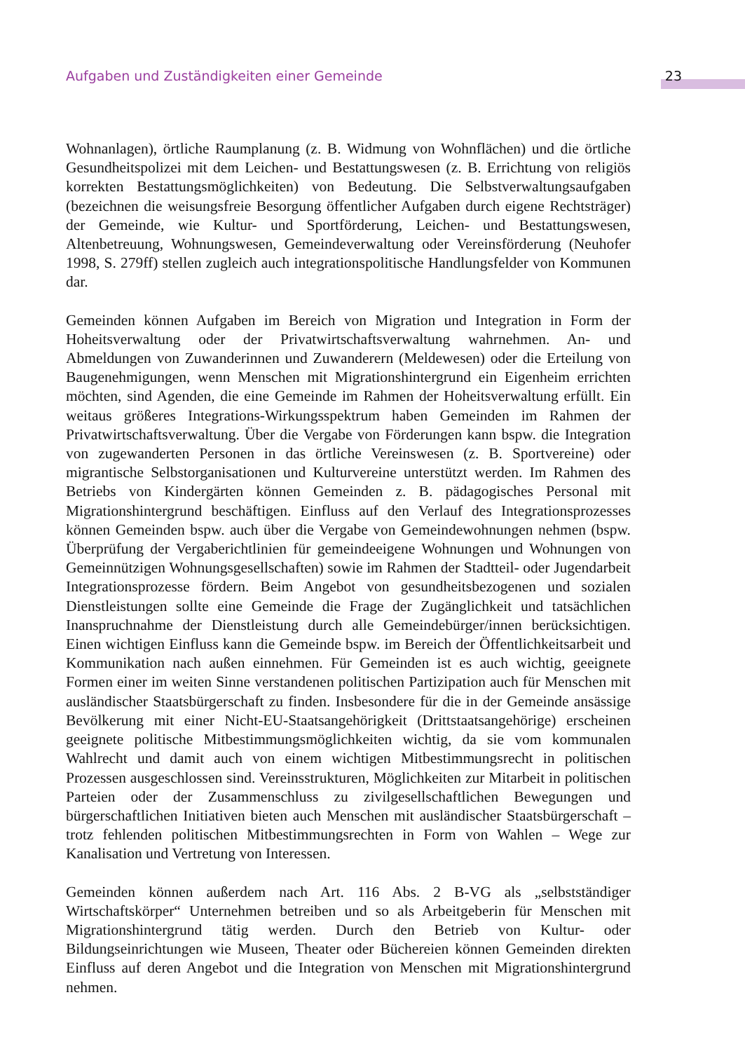Aufgaben und Zuständigkeiten einer Gemeinde 23
Wohnanlagen), örtliche Raumplanung (z. B. Widmung von Wohnflächen) und die örtliche Gesundheitspolizei mit dem Leichen- und Bestattungswesen (z. B. Errichtung von religiös korrekten Bestattungsmöglichkeiten) von Bedeutung. Die Selbstverwaltungsaufgaben (bezeichnen die weisungsfreie Besorgung öffentlicher Aufgaben durch eigene Rechtsträger) der Gemeinde, wie Kultur- und Sportförderung, Leichen- und Bestattungswesen, Altenbetreuung, Wohnungswesen, Gemeindeverwaltung oder Vereinsförderung (Neuhofer 1998, S. 279ff) stellen zugleich auch integrationspolitische Handlungsfelder von Kommunen dar.
Gemeinden können Aufgaben im Bereich von Migration und Integration in Form der Hoheitsverwaltung oder der Privatwirtschaftsverwaltung wahrnehmen. An- und Abmeldungen von Zuwanderinnen und Zuwanderern (Meldewesen) oder die Erteilung von Baugenehmigungen, wenn Menschen mit Migrationshintergrund ein Eigenheim errichten möchten, sind Agenden, die eine Gemeinde im Rahmen der Hoheitsverwaltung erfüllt. Ein weitaus größeres Integrations-Wirkungsspektrum haben Gemeinden im Rahmen der Privatwirtschaftsverwaltung. Über die Vergabe von Förderungen kann bspw. die Integration von zugewanderten Personen in das örtliche Vereinswesen (z. B. Sportvereine) oder migrantische Selbstorganisationen und Kulturvereine unterstützt werden. Im Rahmen des Betriebs von Kindergärten können Gemeinden z. B. pädagogisches Personal mit Migrationshintergrund beschäftigen. Einfluss auf den Verlauf des Integrationsprozesses können Gemeinden bspw. auch über die Vergabe von Gemeindewohnungen nehmen (bspw. Überprüfung der Vergaberichtlinien für gemeindeeigene Wohnungen und Wohnungen von Gemeinnützigen Wohnungsgesellschaften) sowie im Rahmen der Stadtteil- oder Jugendarbeit Integrationsprozesse fördern. Beim Angebot von gesundheitsbezogenen und sozialen Dienstleistungen sollte eine Gemeinde die Frage der Zugänglichkeit und tatsächlichen Inanspruchnahme der Dienstleistung durch alle Gemeindebürger/innen berücksichtigen. Einen wichtigen Einfluss kann die Gemeinde bspw. im Bereich der Öffentlichkeitsarbeit und Kommunikation nach außen einnehmen. Für Gemeinden ist es auch wichtig, geeignete Formen einer im weiten Sinne verstandenen politischen Partizipation auch für Menschen mit ausländischer Staatsbürgerschaft zu finden. Insbesondere für die in der Gemeinde ansässige Bevölkerung mit einer Nicht-EU-Staatsangehörigkeit (Drittstaatsangehörige) erscheinen geeignete politische Mitbestimmungsmöglichkeiten wichtig, da sie vom kommunalen Wahlrecht und damit auch von einem wichtigen Mitbestimmungsrecht in politischen Prozessen ausgeschlossen sind. Vereinsstrukturen, Möglichkeiten zur Mitarbeit in politischen Parteien oder der Zusammenschluss zu zivilgesellschaftlichen Bewegungen und bürgerschaftlichen Initiativen bieten auch Menschen mit ausländischer Staatsbürgerschaft – trotz fehlenden politischen Mitbestimmungsrechten in Form von Wahlen – Wege zur Kanalisation und Vertretung von Interessen.
Gemeinden können außerdem nach Art. 116 Abs. 2 B-VG als „selbstständiger Wirtschaftskörper“ Unternehmen betreiben und so als Arbeitgeberin für Menschen mit Migrationshintergrund tätig werden. Durch den Betrieb von Kultur- oder Bildungseinrichtungen wie Museen, Theater oder Büchereien können Gemeinden direkten Einfluss auf deren Angebot und die Integration von Menschen mit Migrationshintergrund nehmen.